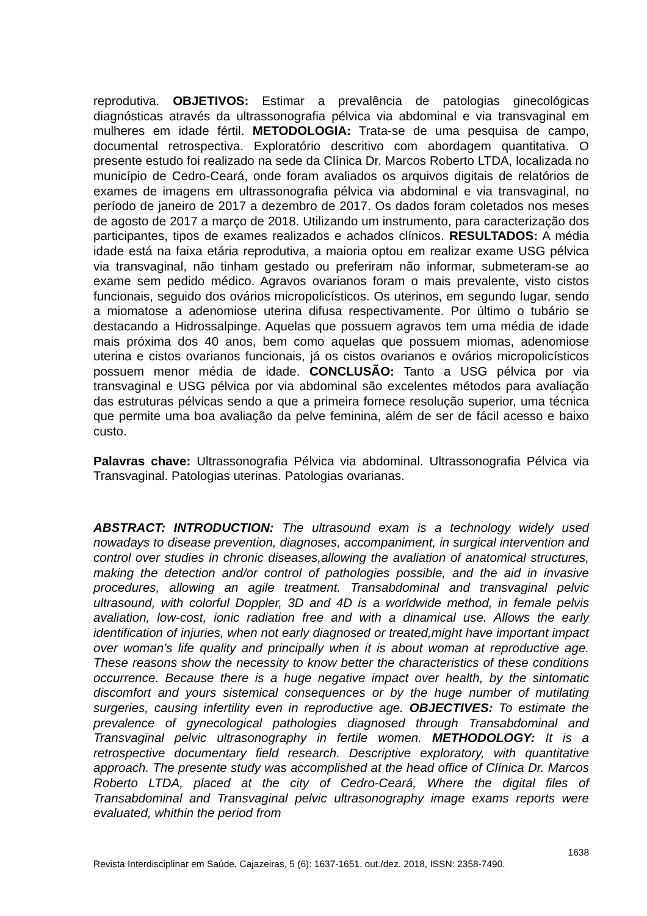reprodutiva. OBJETIVOS: Estimar a prevalência de patologias ginecológicas diagnósticas através da ultrassonografia pélvica via abdominal e via transvaginal em mulheres em idade fértil. METODOLOGIA: Trata-se de uma pesquisa de campo, documental retrospectiva. Exploratório descritivo com abordagem quantitativa. O presente estudo foi realizado na sede da Clínica Dr. Marcos Roberto LTDA, localizada no município de Cedro-Ceará, onde foram avaliados os arquivos digitais de relatórios de exames de imagens em ultrassonografia pélvica via abdominal e via transvaginal, no período de janeiro de 2017 a dezembro de 2017. Os dados foram coletados nos meses de agosto de 2017 a março de 2018. Utilizando um instrumento, para caracterização dos participantes, tipos de exames realizados e achados clínicos. RESULTADOS: A média idade está na faixa etária reprodutiva, a maioria optou em realizar exame USG pélvica via transvaginal, não tinham gestado ou preferiram não informar, submeteram-se ao exame sem pedido médico. Agravos ovarianos foram o mais prevalente, visto cistos funcionais, seguido dos ovários micropolicísticos. Os uterinos, em segundo lugar, sendo a miomatose a adenomiose uterina difusa respectivamente. Por último o tubário se destacando a Hidrossalpinge. Aquelas que possuem agravos tem uma média de idade mais próxima dos 40 anos, bem como aquelas que possuem miomas, adenomiose uterina e cistos ovarianos funcionais, já os cistos ovarianos e ovários micropolicísticos possuem menor média de idade. CONCLUSÃO: Tanto a USG pélvica por via transvaginal e USG pélvica por via abdominal são excelentes métodos para avaliação das estruturas pélvicas sendo a que a primeira fornece resolução superior, uma técnica que permite uma boa avaliação da pelve feminina, além de ser de fácil acesso e baixo custo.
Palavras chave: Ultrassonografia Pélvica via abdominal. Ultrassonografia Pélvica via Transvaginal. Patologias uterinas. Patologias ovarianas.
ABSTRACT: INTRODUCTION: The ultrasound exam is a technology widely used nowadays to disease prevention, diagnoses, accompaniment, in surgical intervention and control over studies in chronic diseases,allowing the avaliation of anatomical structures, making the detection and/or control of pathologies possible, and the aid in invasive procedures, allowing an agile treatment. Transabdominal and transvaginal pelvic ultrasound, with colorful Doppler, 3D and 4D is a worldwide method, in female pelvis avaliation, low-cost, ionic radiation free and with a dinamical use. Allows the early identification of injuries, when not early diagnosed or treated,might have important impact over woman’s life quality and principally when it is about woman at reproductive age. These reasons show the necessity to know better the characteristics of these conditions occurrence. Because there is a huge negative impact over health, by the sintomatic discomfort and yours sistemical consequences or by the huge number of mutilating surgeries, causing infertility even in reproductive age. OBJECTIVES: To estimate the prevalence of gynecological pathologies diagnosed through Transabdominal and Transvaginal pelvic ultrasonography in fertile women. METHODOLOGY: It is a retrospective documentary field research. Descriptive exploratory, with quantitative approach. The presente study was accomplished at the head office of Clínica Dr. Marcos Roberto LTDA, placed at the city of Cedro-Ceará, Where the digital files of Transabdominal and Transvaginal pelvic ultrasonography image exams reports were evaluated, whithin the period from
1638
Revista Interdisciplinar em Saúde, Cajazeiras, 5 (6): 1637-1651, out./dez. 2018, ISSN: 2358-7490.